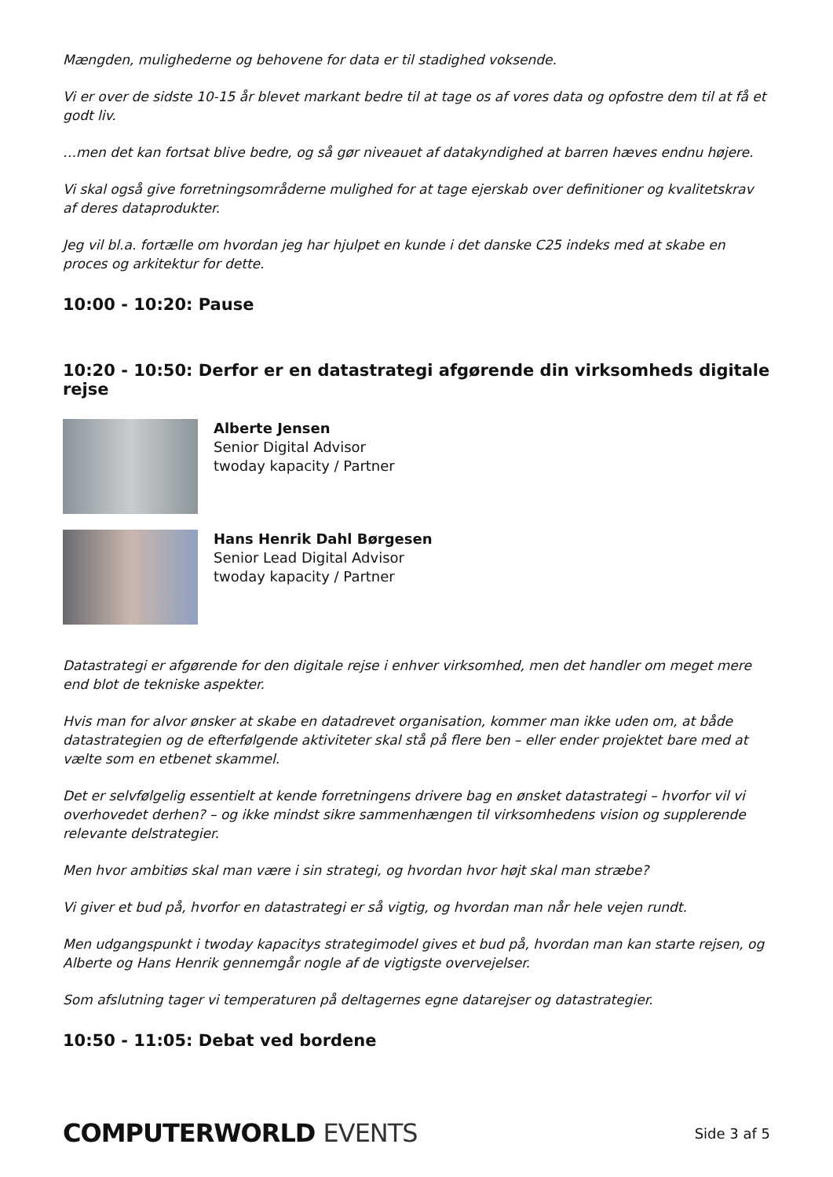Mængden, mulighederne og behovene for data er til stadighed voksende.
Vi er over de sidste 10-15 år blevet markant bedre til at tage os af vores data og opfostre dem til at få et godt liv.
…men det kan fortsat blive bedre, og så gør niveauet af datakyndighed at barren hæves endnu højere.
Vi skal også give forretningsområderne mulighed for at tage ejerskab over definitioner og kvalitetskrav af deres dataprodukter.
Jeg vil bl.a. fortælle om hvordan jeg har hjulpet en kunde i det danske C25 indeks med at skabe en proces og arkitektur for dette.
10:00 - 10:20: Pause
10:20 - 10:50: Derfor er en datastrategi afgørende din virksomheds digitale rejse
Alberte Jensen
Senior Digital Advisor
twoday kapacity / Partner
Hans Henrik Dahl Børgesen
Senior Lead Digital Advisor
twoday kapacity / Partner
Datastrategi er afgørende for den digitale rejse i enhver virksomhed, men det handler om meget mere end blot de tekniske aspekter.
Hvis man for alvor ønsker at skabe en datadrevet organisation, kommer man ikke uden om, at både datastrategien og de efterfølgende aktiviteter skal stå på flere ben – eller ender projektet bare med at vælte som en etbenet skammel.
Det er selvfølgelig essentielt at kende forretningens drivere bag en ønsket datastrategi – hvorfor vil vi overhovedet derhen? – og ikke mindst sikre sammenhængen til virksomhedens vision og supplerende relevante delstrategier.
Men hvor ambitiøs skal man være i sin strategi, og hvordan hvor højt skal man stræbe?
Vi giver et bud på, hvorfor en datastrategi er så vigtig, og hvordan man når hele vejen rundt.
Men udgangspunkt i twoday kapacitys strategimodel gives et bud på, hvordan man kan starte rejsen, og Alberte og Hans Henrik gennemgår nogle af de vigtigste overvejelser.
Som afslutning tager vi temperaturen på deltagernes egne datarejser og datastrategier.
10:50 - 11:05: Debat ved bordene
COMPUTERWORLD EVENTS
Side 3 af 5